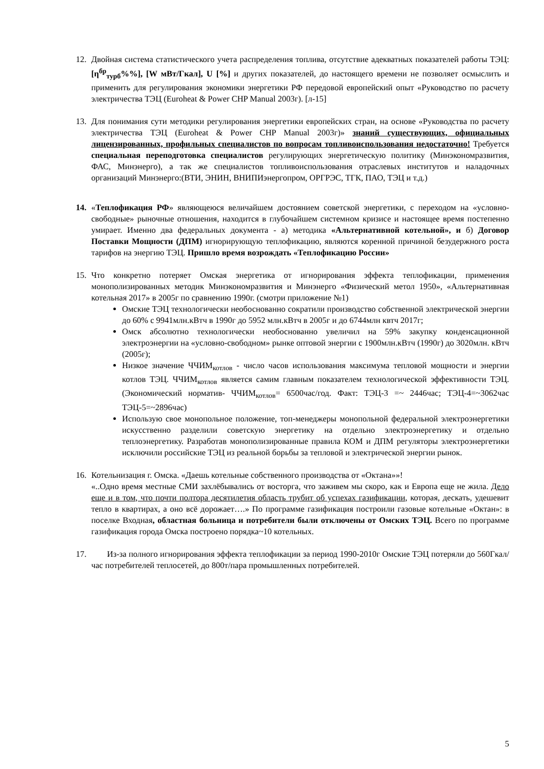12. Двойная система статистического учета распределения топлива, отсутствие адекватных показателей работы ТЭЦ: [η<sup>бр</sup><sub>турб</sub>%%], [W мВт/Гкал], U [%] и других показателей, до настоящего времени не позволяет осмыслить и применить для регулирования экономики энергетики РФ передовой европейский опыт «Руководство по расчету электричества ТЭЦ (Euroheat & Power CHP Manual 2003г). [л-15]
13. Для понимания сути методики регулирования энергетики европейских стран, на основе «Руководства по расчету электричества ТЭЦ (Euroheat & Power CHP Manual 2003г)» знаний существующих, официальных лицензированных, профильных специалистов по вопросам топливоиспользования недостаточно! Требуется специальная переподготовка специалистов регулирующих энергетическую политику (Минэкономразвития, ФАС, Минэнерго), а так же специалистов топливоиспользования отраслевых институтов и наладочных организаций Минэнерго:(ВТИ, ЭНИН, ВНИПИэнергопром, ОРГРЭС, ТГК, ПАО, ТЭЦ и т.д.)
14. «Теплофикация РФ» являющеюся величайшем достоянием советской энергетики, с переходом на «условно-свободные» рыночные отношения, находится в глубочайшем системном кризисе и настоящее время постепенно умирает. Именно два федеральных документа - а) методика «Альтернативной котельной», и б) Договор Поставки Мощности (ДПМ) игнорирующую теплофикацию, являются коренной причиной безудержного роста тарифов на энергию ТЭЦ. Пришло время возрождать «Теплофикацию России»
15. Что конкретно потеряет Омская энергетика от игнорирования эффекта теплофикации, применения монополизированных методик Минэкономразвития и Минэнерго «Физический метол 1950», «Альтернативная котельная 2017» в 2005г по сравнению 1990г. (смотри приложение №1)
Омские ТЭЦ технологически необоснованно сократили производство собственной электрической энергии до 60% с 9941млн.кВтч в 1990г до 5952 млн.кВтч в 2005г и до 6744млн квтч 2017г;
Омск абсолютно технологически необоснованно увеличил на 59% закупку конденсационной электроэнергии на «условно-свободном» рынке оптовой энергии с 1900млн.кВтч (1990г) до 3020млн. кВтч (2005г);
Низкое значение ЧЧИМ<sub>котлов</sub> - число часов использования максимума тепловой мощности и энергии котлов ТЭЦ. ЧЧИМ<sub>котлов</sub> является самим главным показателем технологической эффективности ТЭЦ. (Экономический норматив- ЧЧИМ<sub>котлов</sub>= 6500час/год. Факт: ТЭЦ-3 =~ 2446час; ТЭЦ-4=~3062час ТЭЦ-5=~2896час)
Использую свое монопольное положение, топ-менеджеры монопольной федеральной электроэнергетики искусственно разделили советскую энергетику на отдельно электроэнергетику и отдельно теплоэнергетику. Разработав монополизированные правила КОМ и ДПМ регуляторы электроэнергетики исключили российские ТЭЦ из реальной борьбы за тепловой и электрической энергии рынок.
16. Котельнизация г. Омска. «Даешь котельные собственного производства от «Октана»»!
«..Одно время местные СМИ захлёбывались от восторга, что заживем мы скоро, как и Европа еще не жила. Дело еще и в том, что почти полтора десятилетия область трубит об успехах газификации, которая, дескать, удешевит тепло в квартирах, а оно всё дорожает….» По программе газификация построили газовые котельные «Октан»: в поселке Входная, областная больница и потребители были отключены от Омских ТЭЦ. Всего по программе газификация города Омска построено порядка~10 котельных.
17. Из-за полного игнорирования эффекта теплофикации за период 1990-2010г Омские ТЭЦ потеряли до 560Гкал/час потребителей теплосетей, до 800т/пара промышленных потребителей.
5